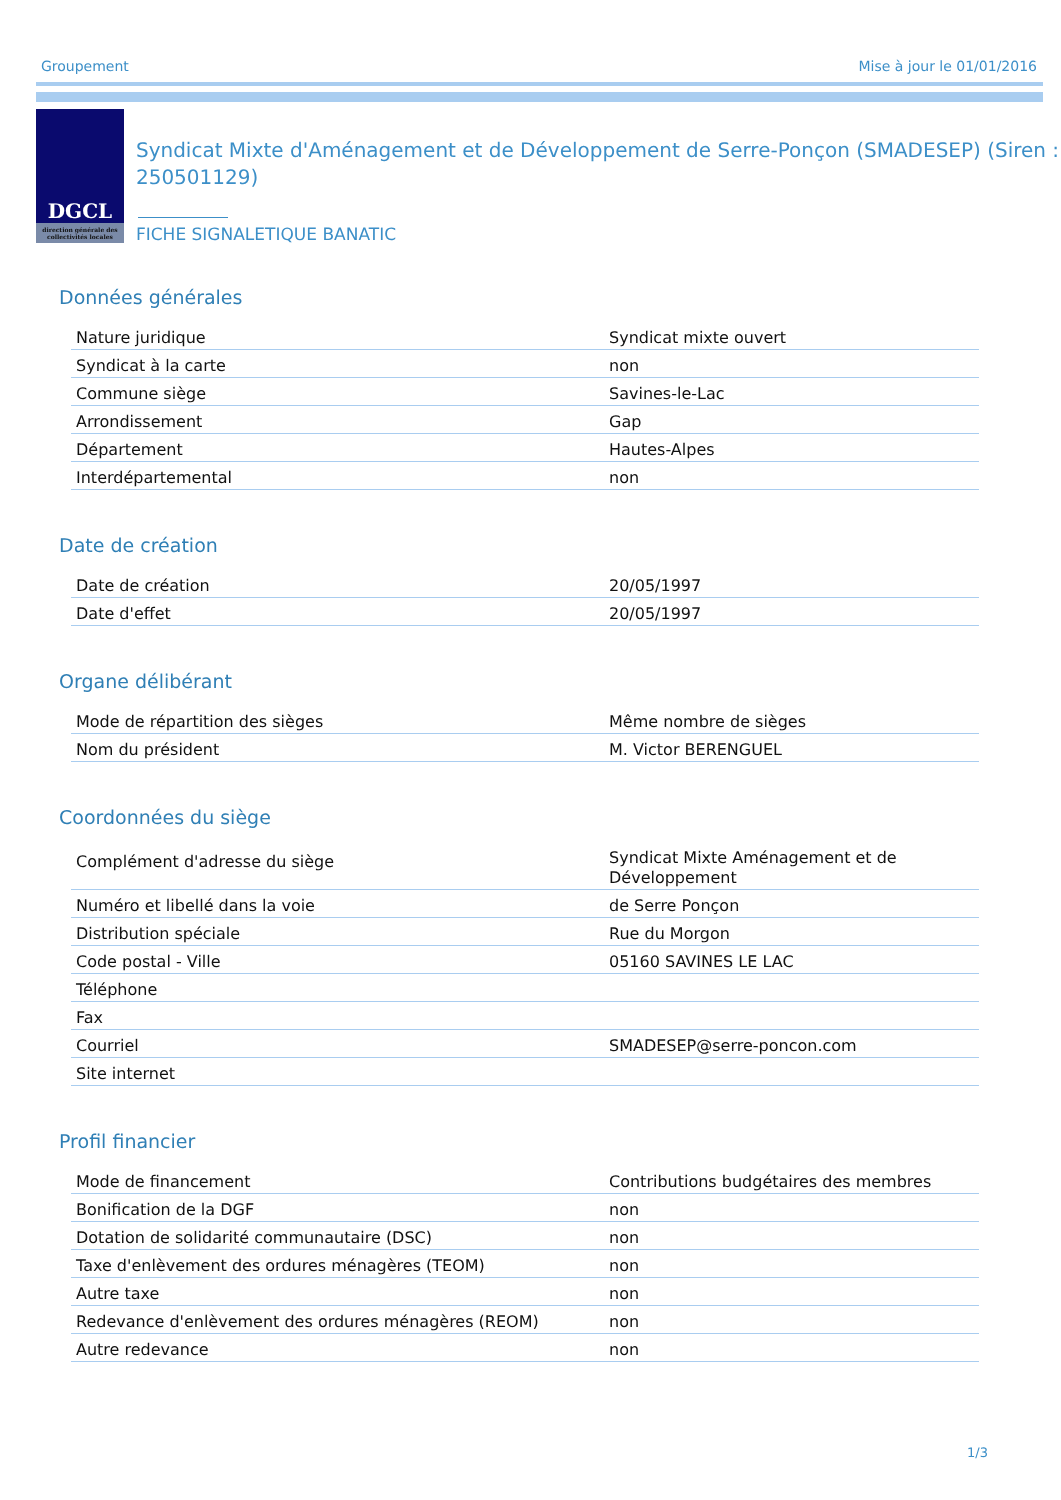Groupement Mise à jour le 01/01/2016
DGCL
direction générale des collectivités locales
Syndicat Mixte d'Aménagement et de Développement de Serre-Ponçon (SMADESEP) (Siren : 250501129)
FICHE SIGNALETIQUE BANATIC
Données générales
| Nature juridique | Syndicat mixte ouvert |
| Syndicat à la carte | non |
| Commune siège | Savines-le-Lac |
| Arrondissement | Gap |
| Département | Hautes-Alpes |
| Interdépartemental | non |
Date de création
| Date de création | 20/05/1997 |
| Date d'effet | 20/05/1997 |
Organe délibérant
| Mode de répartition des sièges | Même nombre de sièges |
| Nom du président | M. Victor BERENGUEL |
Coordonnées du siège
| Complément d'adresse du siège | Syndicat Mixte Aménagement et de Développement |
| Numéro et libellé dans la voie | de Serre Ponçon |
| Distribution spéciale | Rue du Morgon |
| Code postal - Ville | 05160 SAVINES LE LAC |
| Téléphone | |
| Fax | |
| Courriel | SMADESEP@serre-poncon.com |
| Site internet | |
Profil financier
| Mode de financement | Contributions budgétaires des membres |
| Bonification de la DGF | non |
| Dotation de solidarité communautaire (DSC) | non |
| Taxe d'enlèvement des ordures ménagères (TEOM) | non |
| Autre taxe | non |
| Redevance d'enlèvement des ordures ménagères (REOM) | non |
| Autre redevance | non |
1/3